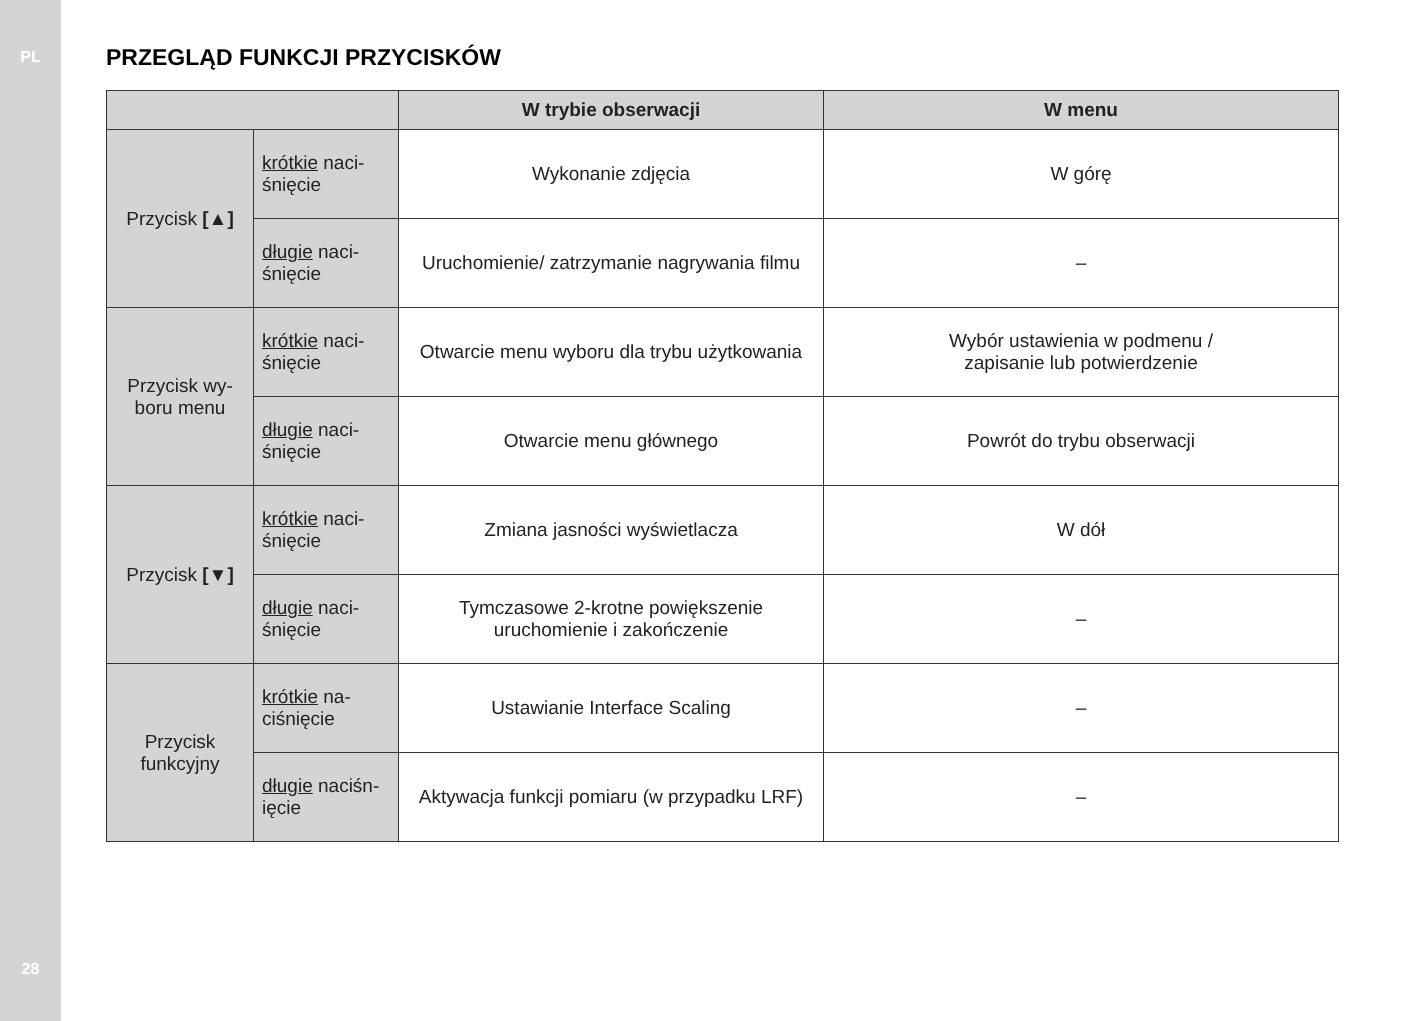PL
28
PRZEGLĄD FUNKCJI PRZYCISKÓW
| | | W trybie obserwacji | W menu |
| --- | --- | --- | --- |
| Przycisk [▲] | krótkie naci- śnięcie | Wykonanie zdjęcia | W górę |
| | długie naci- śnięcie | Uruchomienie/ zatrzymanie nagrywania filmu | – |
| Przycisk wy- boru menu | krótkie naci- śnięcie | Otwarcie menu wyboru dla trybu użytkowania | Wybór ustawienia w podmenu / zapisanie lub potwierdzenie |
| | długie naci- śnięcie | Otwarcie menu głównego | Powrót do trybu obserwacji |
| Przycisk [▼] | krótkie naci- śnięcie | Zmiana jasności wyświetlacza | W dół |
| | długie naci- śnięcie | Tymczasowe 2-krotne powiększenie uruchomienie i zakończenie | – |
| Przycisk funkcyjny | krótkie na- ciśnięcie | Ustawianie Interface Scaling | – |
| | długie naciśn- ięcie | Aktywacja funkcji pomiaru (w przypadku LRF) | – |